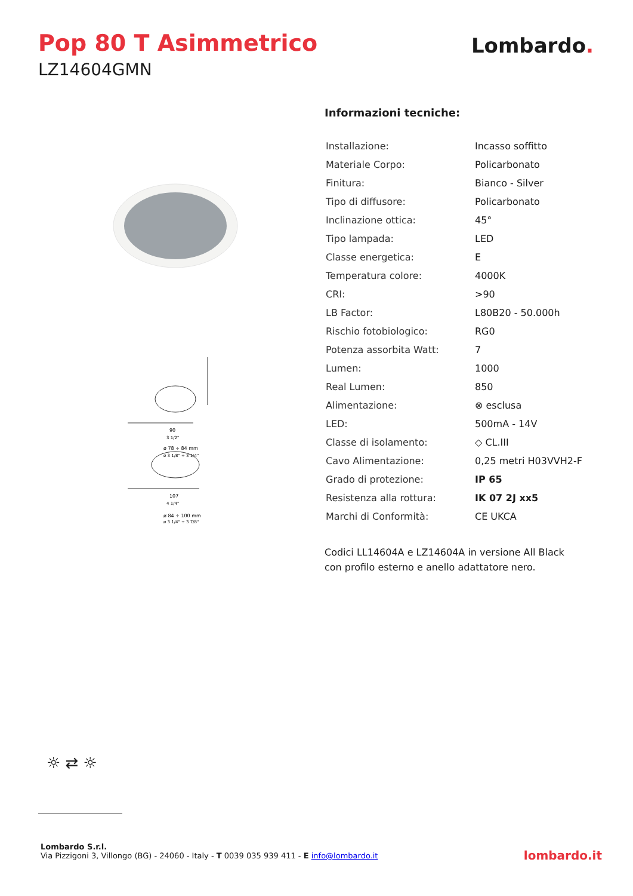Pop 80 T Asimmetrico
LZ14604GMN
Lombardo.
90
3 1/2"
ø 78 ÷ 84 mm
ø 3 1/8" ÷ 3 1/4"
107
4 1/4"
ø 84 ÷ 100 mm
ø 3 1/4" ÷ 3 7/8"
Informazioni tecniche:
| Installazione: | Incasso soffitto |
| Materiale Corpo: | Policarbonato |
| Finitura: | Bianco - Silver |
| Tipo di diffusore: | Policarbonato |
| Inclinazione ottica: | 45° |
| Tipo lampada: | LED |
| Classe energetica: | E |
| Temperatura colore: | 4000K |
| CRI: | >90 |
| LB Factor: | L80B20 - 50.000h |
| Rischio fotobiologico: | RG0 |
| Potenza assorbita Watt: | 7 |
| Lumen: | 1000 |
| Real Lumen: | 850 |
| Alimentazione: | ⊗ esclusa |
| LED: | 500mA - 14V |
| Classe di isolamento: | ◇ CL.III |
| Cavo Alimentazione: | 0,25 metri H03VVH2-F |
| Grado di protezione: | IP 65 |
| Resistenza alla rottura: | IK 07 2J xx5 |
| Marchi di Conformità: | CE UKCA |
Codici LL14604A e LZ14604A in versione All Black
con profilo esterno e anello adattatore nero.
☼ ⇄ ☼
Lombardo S.r.l.
Via Pizzigoni 3, Villongo (BG) - 24060 - Italy - T 0039 035 939 411 - E info@lombardo.it
lombardo.it